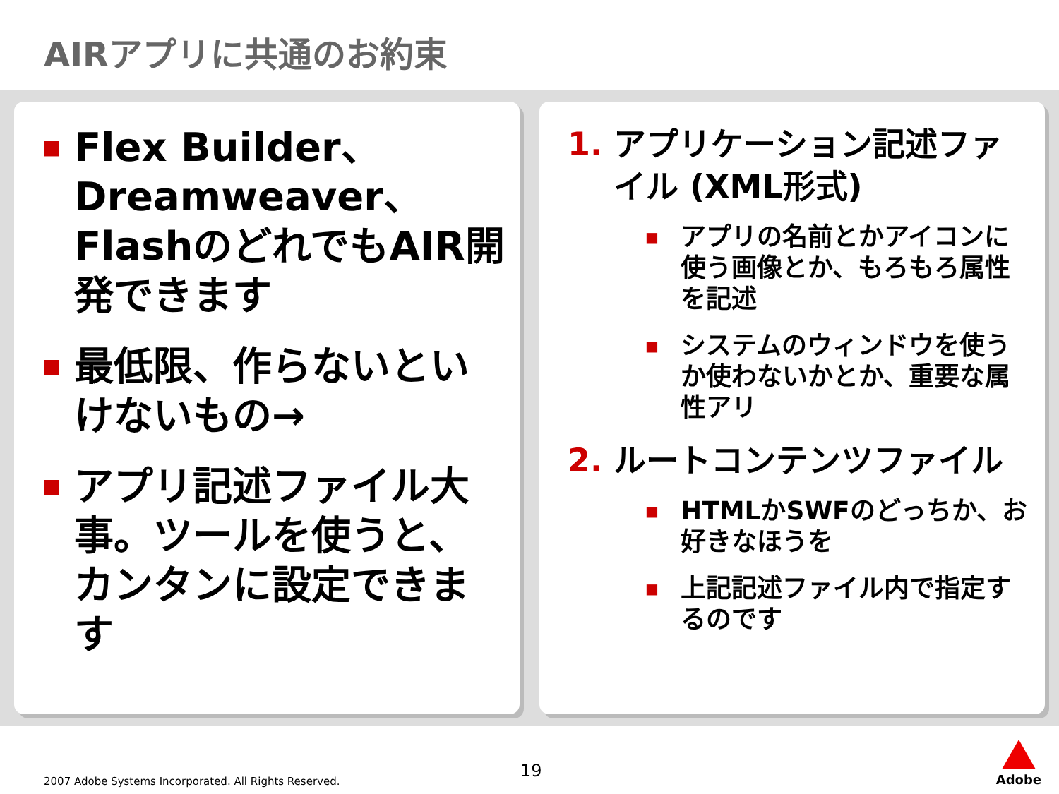AIRアプリに共通のお約束
■ Flex Builder、Dreamweaver、FlashのどれでもAIR開発できます
■ 最低限、作らないといけないもの→
■ アプリ記述ファイル大事。ツールを使うと、カンタンに設定できます
1. アプリケーション記述ファイル (XML形式)
■ アプリの名前とかアイコンに使う画像とか、もろもろ属性を記述
■ システムのウィンドウを使うか使わないかとか、重要な属性アリ
2. ルートコンテンツファイル
■ HTMLかSWFのどっちか、お好きなほうを
■ 上記記述ファイル内で指定するのです
2007 Adobe Systems Incorporated. All Rights Reserved.
19
Adobe